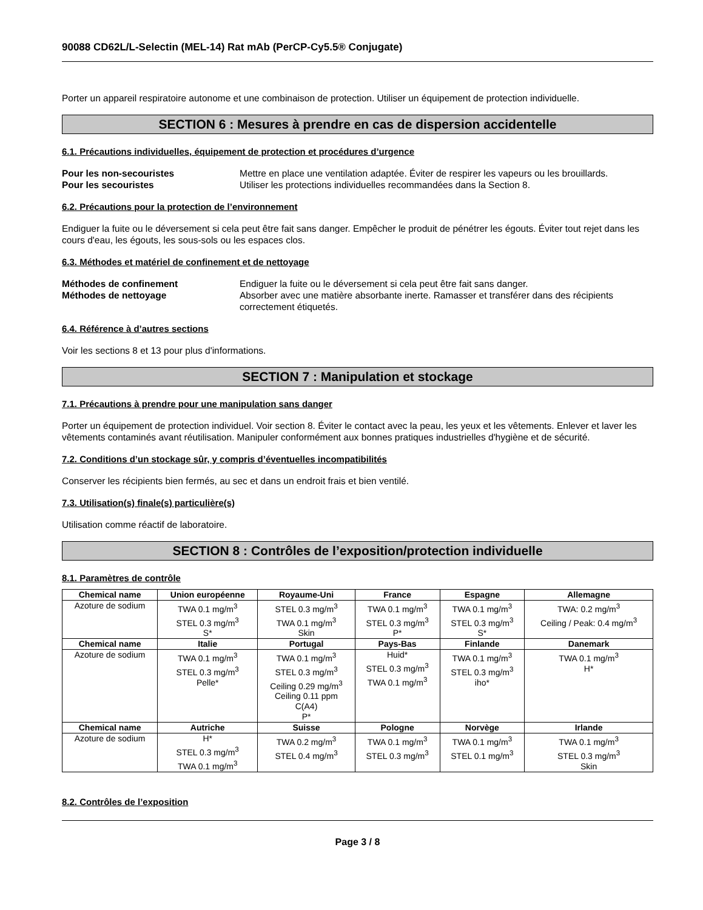90088 CD62L/L-Selectin (MEL-14) Rat mAb (PerCP-Cy5.5® Conjugate)
Porter un appareil respiratoire autonome et une combinaison de protection. Utiliser un équipement de protection individuelle.
SECTION 6 : Mesures à prendre en cas de dispersion accidentelle
6.1. Précautions individuelles, équipement de protection et procédures d’urgence
Pour les non-secouristes Mettre en place une ventilation adaptée. Éviter de respirer les vapeurs ou les brouillards.
Pour les secouristes Utiliser les protections individuelles recommandées dans la Section 8.
6.2. Précautions pour la protection de l’environnement
Endiguer la fuite ou le déversement si cela peut être fait sans danger. Empêcher le produit de pénétrer les égouts. Éviter tout rejet dans les cours d'eau, les égouts, les sous-sols ou les espaces clos.
6.3. Méthodes et matériel de confinement et de nettoyage
Méthodes de confinement Endiguer la fuite ou le déversement si cela peut être fait sans danger.
Méthodes de nettoyage Absorber avec une matière absorbante inerte. Ramasser et transférer dans des récipients correctement étiquetés.
6.4. Référence à d’autres sections
Voir les sections 8 et 13 pour plus d'informations.
SECTION 7 : Manipulation et stockage
7.1. Précautions à prendre pour une manipulation sans danger
Porter un équipement de protection individuel. Voir section 8. Éviter le contact avec la peau, les yeux et les vêtements. Enlever et laver les vêtements contaminés avant réutilisation. Manipuler conformément aux bonnes pratiques industrielles d'hygiène et de sécurité.
7.2. Conditions d’un stockage sûr, y compris d’éventuelles incompatibilités
Conserver les récipients bien fermés, au sec et dans un endroit frais et bien ventilé.
7.3. Utilisation(s) finale(s) particulière(s)
Utilisation comme réactif de laboratoire.
SECTION 8 : Contrôles de l’exposition/protection individuelle
8.1. Paramètres de contrôle
| Chemical name | Union européenne | Royaume-Uni | France | Espagne | Allemagne |
| --- | --- | --- | --- | --- | --- |
| Azoture de sodium | TWA 0.1 mg/m<sup>3</sup> STEL 0.3 mg/m<sup>3</sup> S* | STEL 0.3 mg/m<sup>3</sup> TWA 0.1 mg/m<sup>3</sup> Skin | TWA 0.1 mg/m<sup>3</sup> STEL 0.3 mg/m<sup>3</sup> P* | TWA 0.1 mg/m<sup>3</sup> STEL 0.3 mg/m<sup>3</sup> S* | TWA: 0.2 mg/m<sup>3</sup> Ceiling / Peak: 0.4 mg/m<sup>3</sup> |
| Chemical name | Italie | Portugal | Pays-Bas | Finlande | Danemark |
| Azoture de sodium | TWA 0.1 mg/m<sup>3</sup> STEL 0.3 mg/m<sup>3</sup> Pelle* | TWA 0.1 mg/m<sup>3</sup> STEL 0.3 mg/m<sup>3</sup> Ceiling 0.29 mg/m<sup>3</sup> Ceiling 0.11 ppm C(A4) P* | Huid* STEL 0.3 mg/m<sup>3</sup> TWA 0.1 mg/m<sup>3</sup> | TWA 0.1 mg/m<sup>3</sup> STEL 0.3 mg/m<sup>3</sup> iho* | TWA 0.1 mg/m<sup>3</sup> H* |
| Chemical name | Autriche | Suisse | Pologne | Norvège | Irlande |
| Azoture de sodium | H* STEL 0.3 mg/m<sup>3</sup> TWA 0.1 mg/m<sup>3</sup> | TWA 0.2 mg/m<sup>3</sup> STEL 0.4 mg/m<sup>3</sup> | TWA 0.1 mg/m<sup>3</sup> STEL 0.3 mg/m<sup>3</sup> | TWA 0.1 mg/m<sup>3</sup> STEL 0.1 mg/m<sup>3</sup> | TWA 0.1 mg/m<sup>3</sup> STEL 0.3 mg/m<sup>3</sup> Skin |
8.2. Contrôles de l’exposition
Page 3 / 8